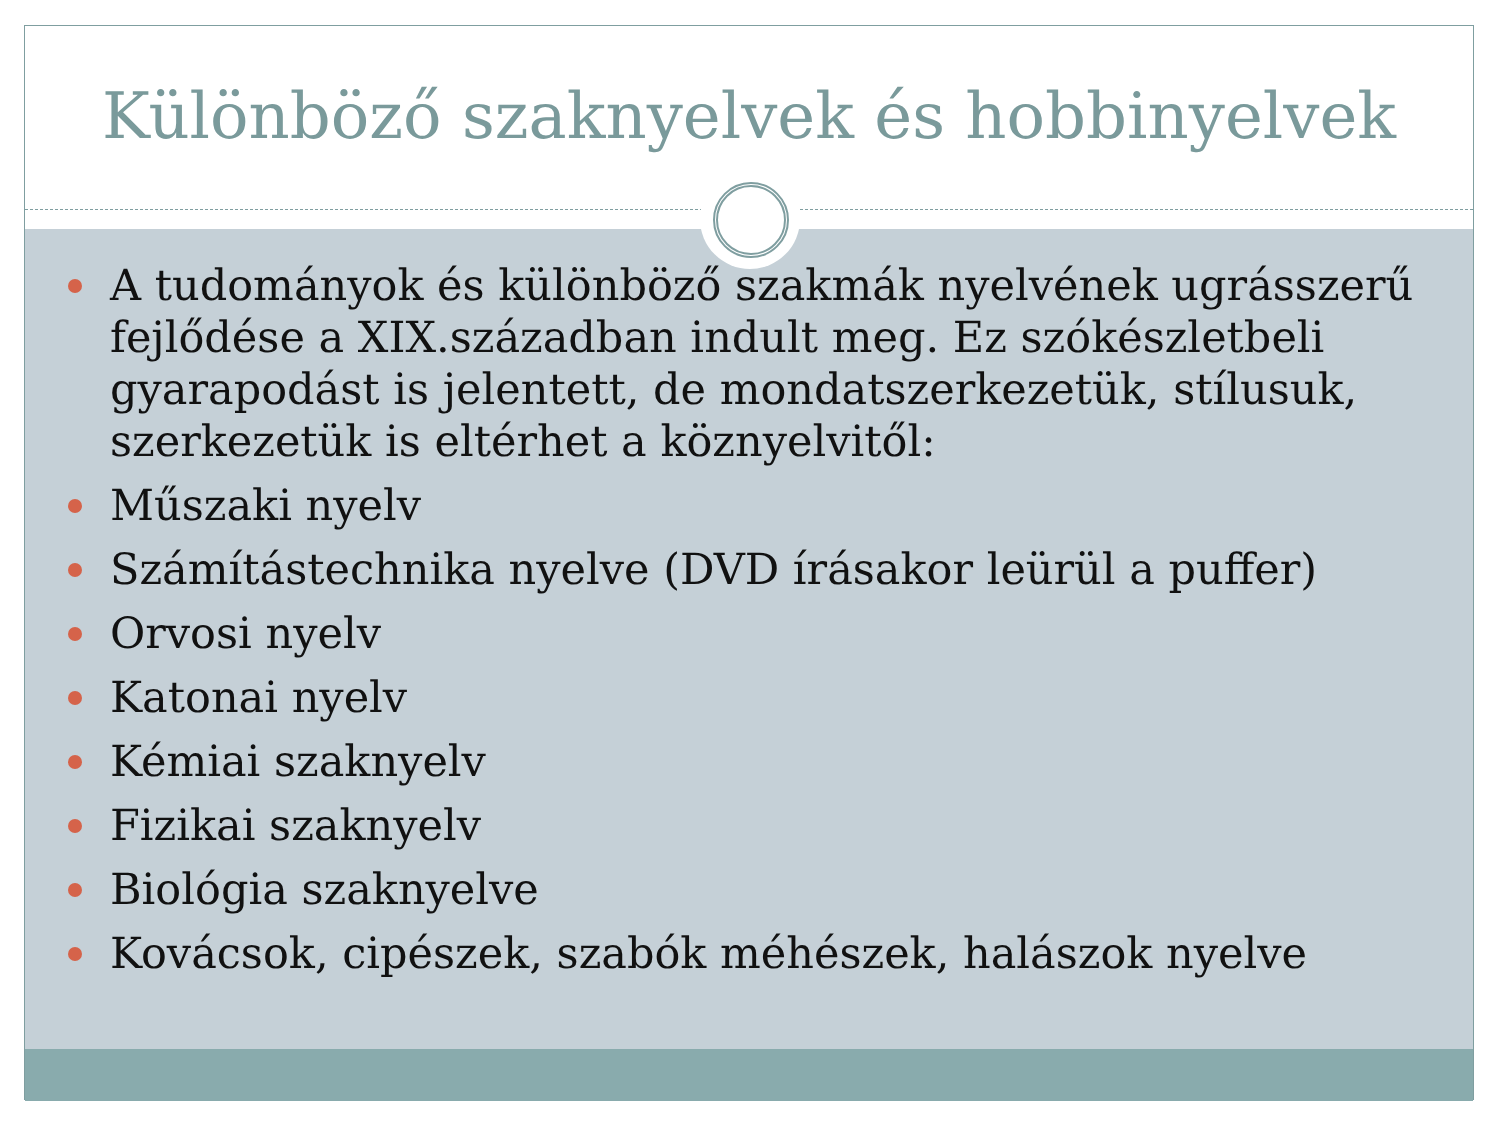Különböző szaknyelvek és hobbinyelvek
A tudományok és különböző szakmák nyelvének ugrásszerű fejlődése a XIX.században indult meg. Ez szókészletbeli gyarapodást is jelentett, de mondatszerkezetük, stílusuk, szerkezetük is eltérhet a köznyelvitől:
Műszaki nyelv
Számítástechnika nyelve (DVD írásakor leürül a puffer)
Orvosi nyelv
Katonai nyelv
Kémiai szaknyelv
Fizikai szaknyelv
Biológia szaknyelve
Kovácsok, cipészek, szabók méhészek, halászok nyelve